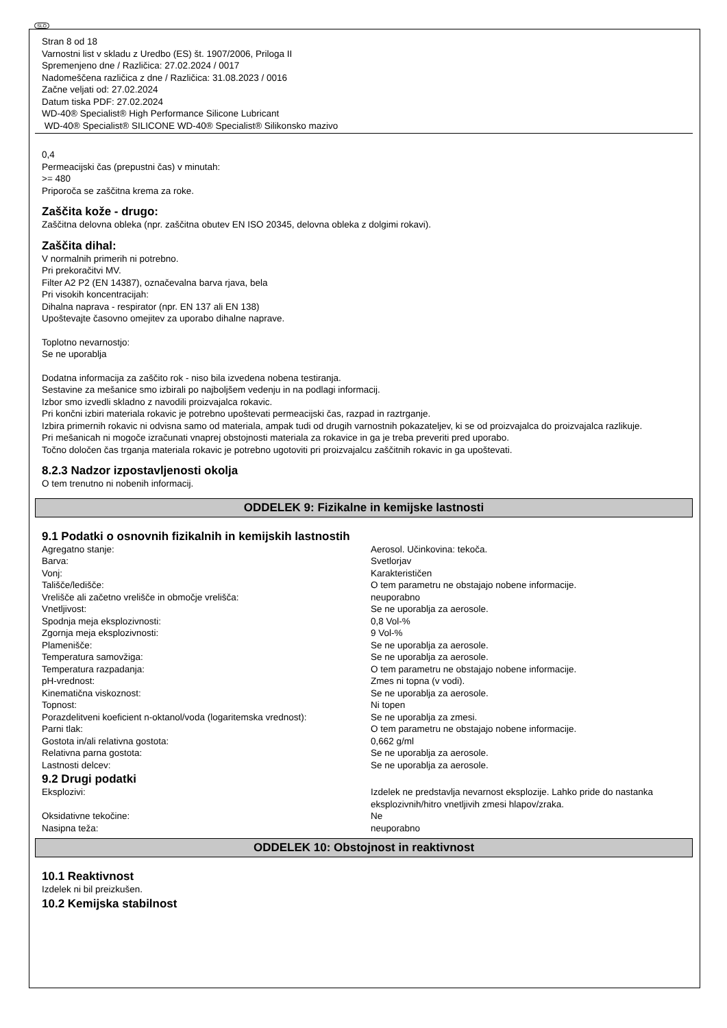SLO
Stran 8 od 18
Varnostni list v skladu z Uredbo (ES) št. 1907/2006, Priloga II
Spremenjeno dne / Različica: 27.02.2024 / 0017
Nadomeščena različica z dne / Različica: 31.08.2023 / 0016
Začne veljati od: 27.02.2024
Datum tiska PDF: 27.02.2024
WD-40® Specialist® High Performance Silicone Lubricant
WD-40® Specialist® SILICONE WD-40® Specialist® Silikonsko mazivo
0,4
Permeacijski čas (prepustni čas) v minutah:
>= 480
Priporoča se zaščitna krema za roke.
Zaščita kože - drugo:
Zaščitna delovna obleka (npr. zaščitna obutev EN ISO 20345, delovna obleka z dolgimi rokavi).
Zaščita dihal:
V normalnih primerih ni potrebno.
Pri prekoračitvi MV.
Filter A2 P2 (EN 14387), označevalna barva rjava, bela
Pri visokih koncentracijah:
Dihalna naprava - respirator (npr. EN 137 ali EN 138)
Upoštevajte časovno omejitev za uporabo dihalne naprave.
Toplotno nevarnostjo:
Se ne uporablja
Dodatna informacija za zaščito rok - niso bila izvedena nobena testiranja.
Sestavine za mešanice smo izbirali po najboljšem vedenju in na podlagi informacij.
Izbor smo izvedli skladno z navodili proizvajalca rokavic.
Pri končni izbiri materiala rokavic je potrebno upoštevati permeacijski čas, razpad in raztrganje.
Izbira primernih rokavic ni odvisna samo od materiala, ampak tudi od drugih varnostnih pokazateljev, ki se od proizvajalca do proizvajalca razlikuje.
Pri mešanicah ni mogoče izračunati vnaprej obstojnosti materiala za rokavice in ga je treba preveriti pred uporabo.
Točno določen čas trganja materiala rokavic je potrebno ugotoviti pri proizvajalcu zaščitnih rokavic in ga upoštevati.
8.2.3 Nadzor izpostavljenosti okolja
O tem trenutno ni nobenih informacij.
ODDELEK 9: Fizikalne in kemijske lastnosti
9.1 Podatki o osnovnih fizikalnih in kemijskih lastnostih
| Agregatno stanje: | Aerosol. Učinkovina: tekoča. |
| Barva: | Svetlorjav |
| Vonj: | Karakterističen |
| Tališče/ledišče: | O tem parametru ne obstajajo nobene informacije. |
| Vrelišče ali začetno vrelišče in območje vrelišča: | neuporabno |
| Vnetljivost: | Se ne uporablja za aerosole. |
| Spodnja meja eksplozivnosti: | 0,8 Vol-% |
| Zgornja meja eksplozivnosti: | 9 Vol-% |
| Plamenišče: | Se ne uporablja za aerosole. |
| Temperatura samovžiga: | Se ne uporablja za aerosole. |
| Temperatura razpadanja: | O tem parametru ne obstajajo nobene informacije. |
| pH-vrednost: | Zmes ni topna (v vodi). |
| Kinematična viskoznost: | Se ne uporablja za aerosole. |
| Topnost: | Ni topen |
| Porazdelitveni koeficient n-oktanol/voda (logaritemska vrednost): | Se ne uporablja za zmesi. |
| Parni tlak: | O tem parametru ne obstajajo nobene informacije. |
| Gostota in/ali relativna gostota: | 0,662 g/ml |
| Relativna parna gostota: | Se ne uporablja za aerosole. |
| Lastnosti delcev: | Se ne uporablja za aerosole. |
9.2 Drugi podatki
| Eksplozivi: | Izdelek ne predstavlja nevarnost eksplozije. Lahko pride do nastanka eksplozivnih/hitro vnetljivih zmesi hlapov/zraka. |
| Oksidativne tekočine: | Ne |
| Nasipna teža: | neuporabno |
ODDELEK 10: Obstojnost in reaktivnost
10.1 Reaktivnost
Izdelek ni bil preizkušen.
10.2 Kemijska stabilnost